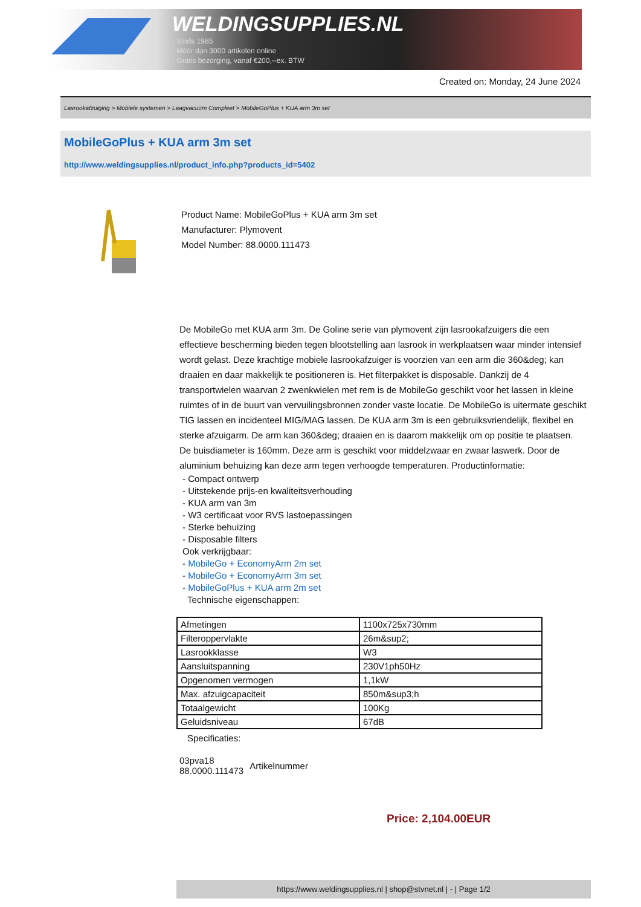WELDINGSUPPLIES.NL
- Sinds 1985
- Méér dan 3000 artikelen online
- Gratis bezorging, vanaf €200,--ex. BTW
Created on: Monday, 24 June 2024
Lasrookafzuiging > Mobiele systemen > Laagvacuüm Compleet > MobileGoPlus + KUA arm 3m set
MobileGoPlus + KUA arm 3m set
http://www.weldingsupplies.nl/product_info.php?products_id=5402
Product Name: MobileGoPlus + KUA arm 3m set
Manufacturer: Plymovent
Model Number: 88.0000.111473
De MobileGo met KUA arm 3m. De Goline serie van plymovent zijn lasrookafzuigers die een effectieve bescherming bieden tegen blootstelling aan lasrook in werkplaatsen waar minder intensief wordt gelast. Deze krachtige mobiele lasrookafzuiger is voorzien van een arm die 360&deg; kan draaien en daar makkelijk te positioneren is. Het filterpakket is disposable. Dankzij de 4 transportwielen waarvan 2 zwenkwielen met rem is de MobileGo geschikt voor het lassen in kleine ruimtes of in de buurt van vervuilingsbronnen zonder vaste locatie. De MobileGo is uitermate geschikt TIG lassen en incidenteel MIG/MAG lassen. De KUA arm 3m is een gebruiksvriendelijk, flexibel en sterke afzuigarm. De arm kan 360&deg; draaien en is daarom makkelijk om op positie te plaatsen. De buisdiameter is 160mm. Deze arm is geschikt voor middelzwaar en zwaar laswerk. Door de aluminium behuizing kan deze arm tegen verhoogde temperaturen. Productinformatie:
- Compact ontwerp
- Uitstekende prijs-en kwaliteitsverhouding
- KUA arm van 3m
- W3 certificaat voor RVS lastoepassingen
- Sterke behuizing
- Disposable filters
Ook verkrijgbaar:
- MobileGo + EconomyArm 2m set
- MobileGo + EconomyArm 3m set
- MobileGoPlus + KUA arm 2m set
Technische eigenschappen:
| Afmetingen | 1100x725x730mm |
| Filteroppervlakte | 26m&sup2; |
| Lasrookklasse | W3 |
| Aansluitspanning | 230V1ph50Hz |
| Opgenomen vermogen | 1,1kW |
| Max. afzuigcapaciteit | 850m&sup3;h |
| Totaalgewicht | 100Kg |
| Geluidsniveau | 67dB |
Specificaties:
03pva18
88.0000.111473
Artikelnummer
Price: 2,104.00EUR
https://www.weldingsupplies.nl | shop@stvnet.nl | - | Page 1/2